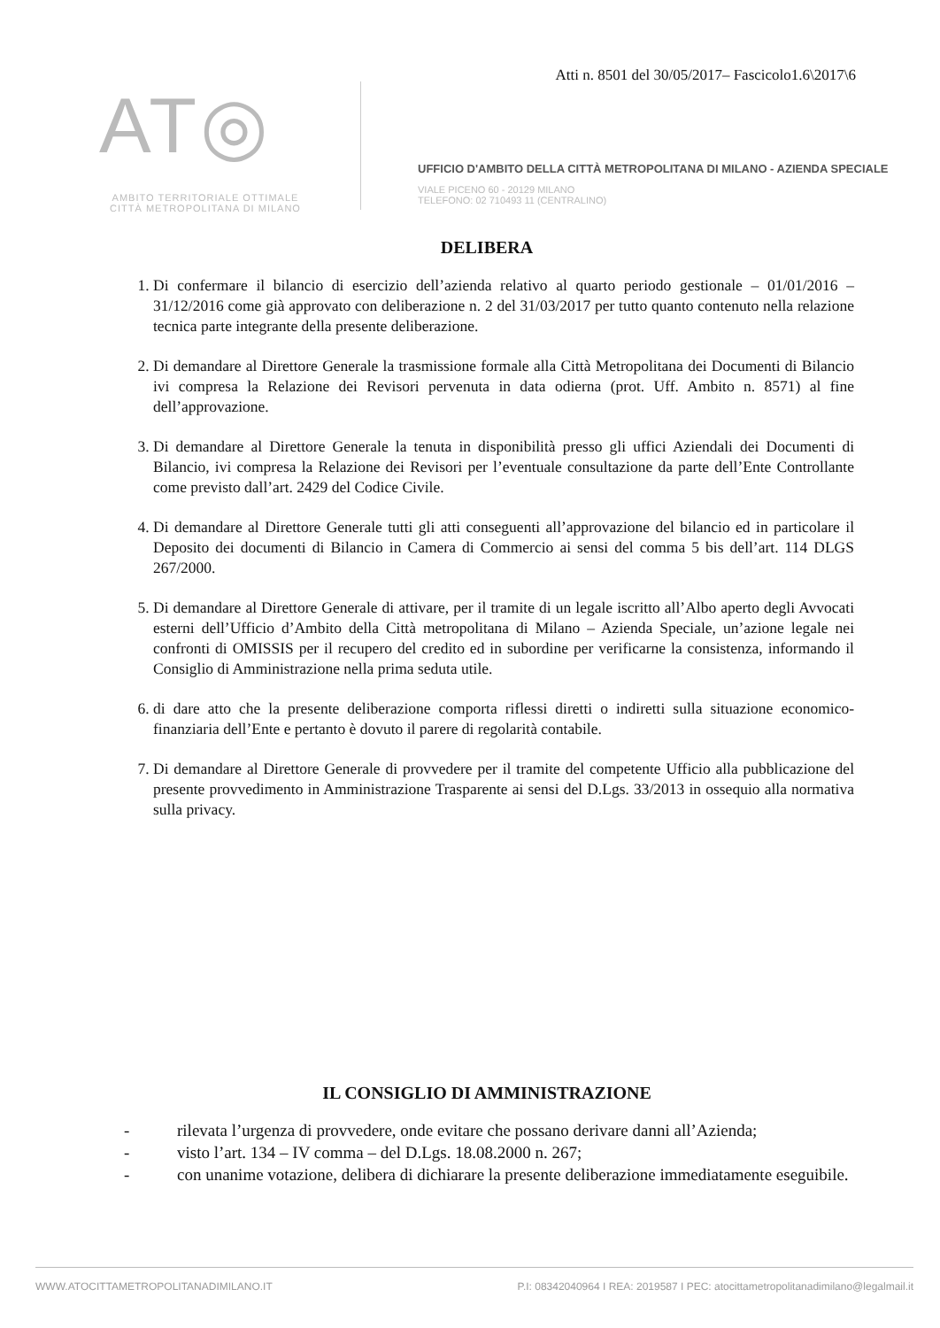Atti n. 8501 del 30/05/2017– Fascicolo1.6\2017\6
AT◎
AMBITO TERRITORIALE OTTIMALE
CITTÀ METROPOLITANA DI MILANO
UFFICIO D'AMBITO DELLA CITTÀ METROPOLITANA DI MILANO - AZIENDA SPECIALE
VIALE PICENO 60 - 20129 MILANO
TELEFONO: 02 710493 11 (CENTRALINO)
DELIBERA
1. Di confermare il bilancio di esercizio dell’azienda relativo al quarto periodo gestionale – 01/01/2016 – 31/12/2016 come già approvato con deliberazione n. 2 del 31/03/2017 per tutto quanto contenuto nella relazione tecnica parte integrante della presente deliberazione.
2. Di demandare al Direttore Generale la trasmissione formale alla Città Metropolitana dei Documenti di Bilancio ivi compresa la Relazione dei Revisori pervenuta in data odierna (prot. Uff. Ambito n. 8571) al fine dell’approvazione.
3. Di demandare al Direttore Generale la tenuta in disponibilità presso gli uffici Aziendali dei Documenti di Bilancio, ivi compresa la Relazione dei Revisori per l’eventuale consultazione da parte dell’Ente Controllante come previsto dall’art. 2429 del Codice Civile.
4. Di demandare al Direttore Generale tutti gli atti conseguenti all’approvazione del bilancio ed in particolare il Deposito dei documenti di Bilancio in Camera di Commercio ai sensi del comma 5 bis dell’art. 114 DLGS 267/2000.
5. Di demandare al Direttore Generale di attivare, per il tramite di un legale iscritto all’Albo aperto degli Avvocati esterni dell’Ufficio d’Ambito della Città metropolitana di Milano – Azienda Speciale, un’azione legale nei confronti di OMISSIS per il recupero del credito ed in subordine per verificarne la consistenza, informando il Consiglio di Amministrazione nella prima seduta utile.
6. di dare atto che la presente deliberazione comporta riflessi diretti o indiretti sulla situazione economico-finanziaria dell’Ente e pertanto è dovuto il parere di regolarità contabile.
7. Di demandare al Direttore Generale di provvedere per il tramite del competente Ufficio alla pubblicazione del presente provvedimento in Amministrazione Trasparente ai sensi del D.Lgs. 33/2013 in ossequio alla normativa sulla privacy.
IL CONSIGLIO DI AMMINISTRAZIONE
- rilevata l’urgenza di provvedere, onde evitare che possano derivare danni all’Azienda;
- visto l’art. 134 – IV comma – del D.Lgs. 18.08.2000 n. 267;
- con unanime votazione, delibera di dichiarare la presente deliberazione immediatamente eseguibile.
WWW.ATOCITTAMETROPOLITANADIMILANO.IT P.I: 08342040964 I REA: 2019587 I PEC: atocittametropolitanadimilano@legalmail.it